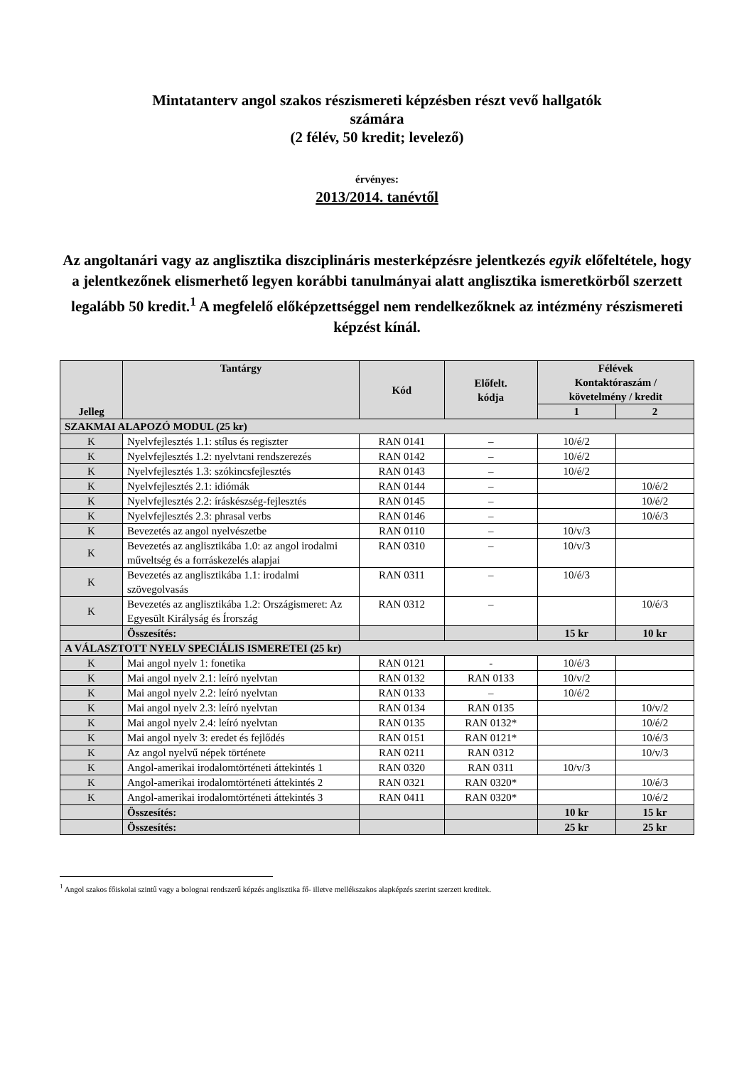Mintatanterv angol szakos részismereti képzésben részt vevő hallgatók
számára
(2 félév, 50 kredit; levelező)
érvényes:
2013/2014. tanévtől
Az angoltanári vagy az anglisztika diszciplináris mesterképzésre jelentkezés egyik előfeltétele, hogy a jelentkezőnek elismerhető legyen korábbi tanulmányai alatt anglisztika ismeretkörből szerzett legalább 50 kredit.<sup>1</sup> A megfelelő előképzettséggel nem rendelkezőknek az intézmény részismereti képzést kínál.
| Jelleg | Tantárgy | Kód | Előfelt. kódja | Félévek Kontaktóraszám / követelmény / kredit | |
| --- | --- | --- | --- | --- | --- |
| | | | | 1 | 2 |
| SZAKMAI ALAPOZÓ MODUL (25 kr) | | | | | |
| K | Nyelvfejlesztés 1.1: stílus és regiszter | RAN 0141 | – | 10/é/2 | |
| K | Nyelvfejlesztés 1.2: nyelvtani rendszerezés | RAN 0142 | – | 10/é/2 | |
| K | Nyelvfejlesztés 1.3: szókincsfejlesztés | RAN 0143 | – | 10/é/2 | |
| K | Nyelvfejlesztés 2.1: idiómák | RAN 0144 | – | | 10/é/2 |
| K | Nyelvfejlesztés 2.2: íráskészség-fejlesztés | RAN 0145 | – | | 10/é/2 |
| K | Nyelvfejlesztés 2.3: phrasal verbs | RAN 0146 | – | | 10/é/3 |
| K | Bevezetés az angol nyelvészetbe | RAN 0110 | – | 10/v/3 | |
| K | Bevezetés az anglisztikába 1.0: az angol irodalmi műveltség és a forráskezelés alapjai | RAN 0310 | – | 10/v/3 | |
| K | Bevezetés az anglisztikába 1.1: irodalmi szövegolvasás | RAN 0311 | – | 10/é/3 | |
| K | Bevezetés az anglisztikába 1.2: Országismeret: Az Egyesült Királyság és Írország | RAN 0312 | – | | 10/é/3 |
| | Összesítés: | | | 15 kr | 10 kr |
| A VÁLASZTOTT NYELV SPECIÁLIS ISMERETEI (25 kr) | | | | | |
| K | Mai angol nyelv 1: fonetika | RAN 0121 | - | 10/é/3 | |
| K | Mai angol nyelv 2.1: leíró nyelvtan | RAN 0132 | RAN 0133 | 10/v/2 | |
| K | Mai angol nyelv 2.2: leíró nyelvtan | RAN 0133 | – | 10/é/2 | |
| K | Mai angol nyelv 2.3: leíró nyelvtan | RAN 0134 | RAN 0135 | | 10/v/2 |
| K | Mai angol nyelv 2.4: leíró nyelvtan | RAN 0135 | RAN 0132* | | 10/é/2 |
| K | Mai angol nyelv 3: eredet és fejlődés | RAN 0151 | RAN 0121* | | 10/é/3 |
| K | Az angol nyelvű népek története | RAN 0211 | RAN 0312 | | 10/v/3 |
| K | Angol-amerikai irodalomtörténeti áttekintés 1 | RAN 0320 | RAN 0311 | 10/v/3 | |
| K | Angol-amerikai irodalomtörténeti áttekintés 2 | RAN 0321 | RAN 0320* | | 10/é/3 |
| K | Angol-amerikai irodalomtörténeti áttekintés 3 | RAN 0411 | RAN 0320* | | 10/é/2 |
| | Összesítés: | | | 10 kr | 15 kr |
| | Összesítés: | | | 25 kr | 25 kr |
<sup>1</sup> Angol szakos főiskolai szintű vagy a bolognai rendszerű képzés anglisztika fő- illetve mellékszakos alapképzés szerint szerzett kreditek.